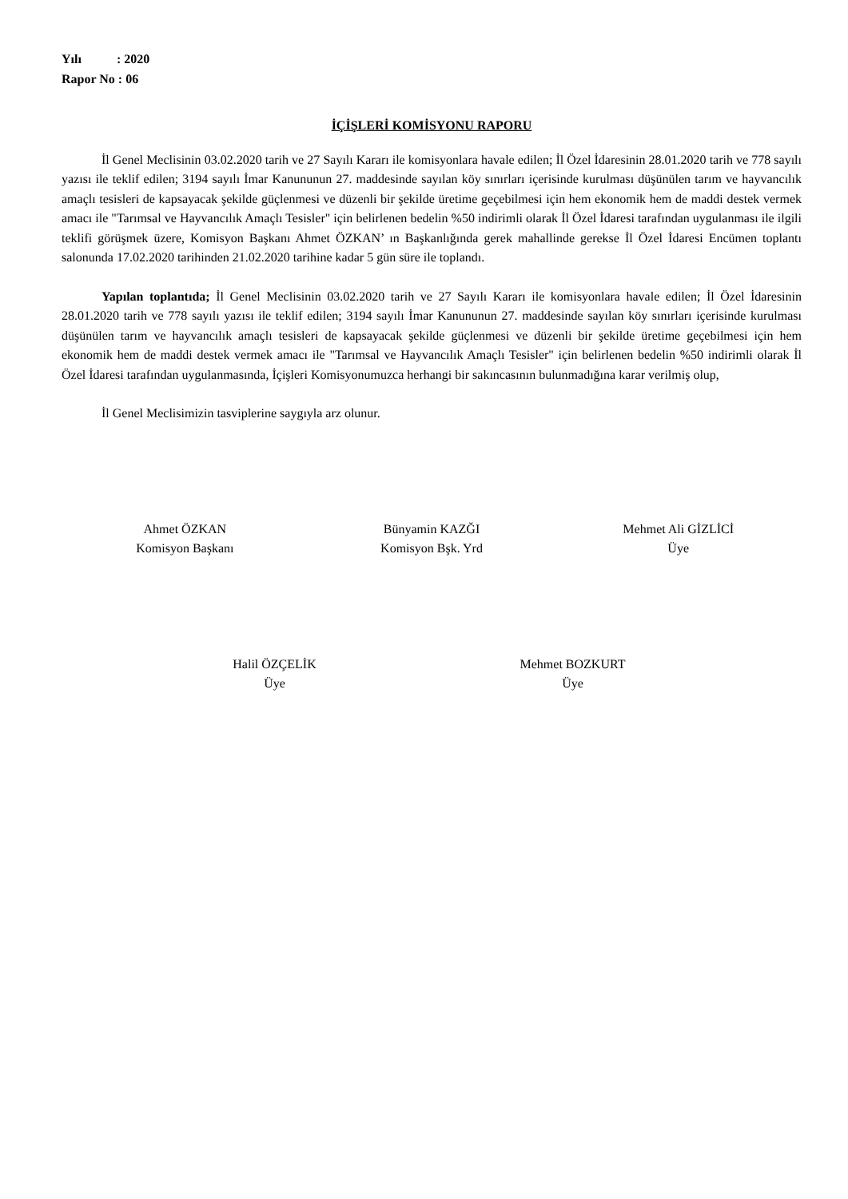Yılı : 2020
Rapor No : 06
İÇİŞLERİ KOMİSYONU RAPORU
İl Genel Meclisinin 03.02.2020 tarih ve 27 Sayılı Kararı ile komisyonlara havale edilen; İl Özel İdaresinin 28.01.2020 tarih ve 778 sayılı yazısı ile teklif edilen; 3194 sayılı İmar Kanununun 27. maddesinde sayılan köy sınırları içerisinde kurulması düşünülen tarım ve hayvancılık amaçlı tesisleri de kapsayacak şekilde güçlenmesi ve düzenli bir şekilde üretime geçebilmesi için hem ekonomik hem de maddi destek vermek amacı ile "Tarımsal ve Hayvancılık Amaçlı Tesisler" için belirlenen bedelin %50 indirimli olarak İl Özel İdaresi tarafından uygulanması ile ilgili teklifi görüşmek üzere, Komisyon Başkanı Ahmet ÖZKAN’ ın Başkanlığında gerek mahallinde gerekse İl Özel İdaresi Encümen toplantı salonunda 17.02.2020 tarihinden 21.02.2020 tarihine kadar 5 gün süre ile toplandı.
Yapılan toplantıda; İl Genel Meclisinin 03.02.2020 tarih ve 27 Sayılı Kararı ile komisyonlara havale edilen; İl Özel İdaresinin 28.01.2020 tarih ve 778 sayılı yazısı ile teklif edilen; 3194 sayılı İmar Kanununun 27. maddesinde sayılan köy sınırları içerisinde kurulması düşünülen tarım ve hayvancılık amaçlı tesisleri de kapsayacak şekilde güçlenmesi ve düzenli bir şekilde üretime geçebilmesi için hem ekonomik hem de maddi destek vermek amacı ile "Tarımsal ve Hayvancılık Amaçlı Tesisler" için belirlenen bedelin %50 indirimli olarak İl Özel İdaresi tarafından uygulanmasında, İçişleri Komisyonumuzca herhangi bir sakıncasının bulunmadığına karar verilmiş olup,
İl Genel Meclisimizin tasviplerine saygıyla arz olunur.
Ahmet ÖZKAN
Komisyon Başkanı
Bünyamin KAZĞI
Komisyon Bşk. Yrd
Mehmet Ali GİZLİCİ
Üye
Halil ÖZÇELİK
Üye
Mehmet BOZKURT
Üye